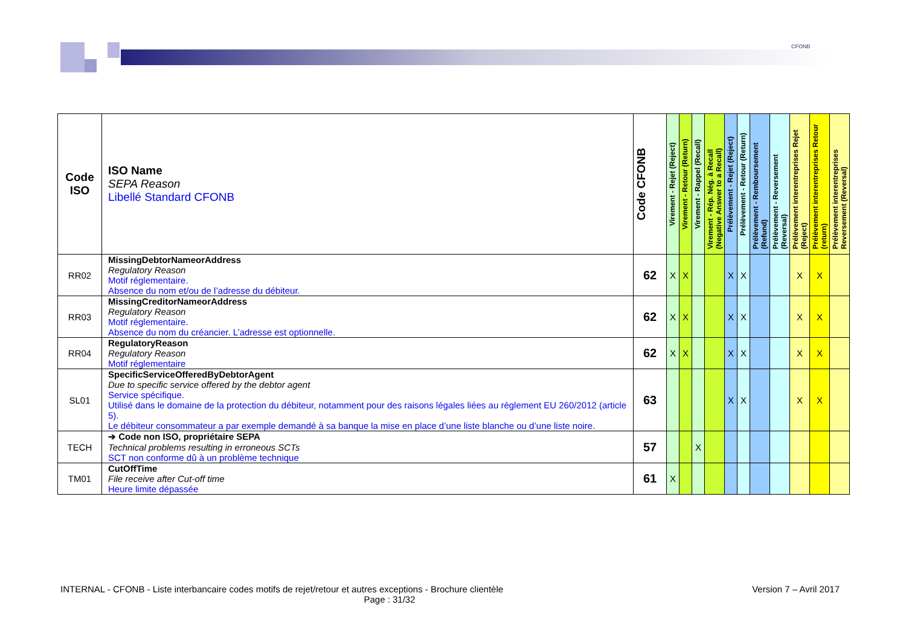CFONB
| Code ISO | ISO Name SEPA Reason Libellé Standard CFONB | Code CFONB | Virement - Rejet (Reject) | Virement - Retour (Return) | Virement - Rappel (Recall) | Virement - Rép. Nég. à Recall (Negative Answer to a Recall) | Prélèvement - Rejet (Reject) | Prélèvement - Retour (Return) | Prélèvement - Remboursement (Refund) | Prélèvement - Reversement (Reversal) | Prélèvement interentreprises Rejet (Reject) | Prélèvement interentreprises Retour (return) | Prélèvement interentreprises Reversement (Reversal) |
| --- | --- | --- | --- | --- | --- | --- | --- | --- | --- | --- | --- | --- | --- |
| RR02 | MissingDebtorNameorAddress Regulatory Reason Motif réglementaire. Absence du nom et/ou de l’adresse du débiteur. | 62 | X | X | | | X | X | | | X | X | |
| RR03 | MissingCreditorNameorAddress Regulatory Reason Motif réglementaire. Absence du nom du créancier. L’adresse est optionnelle. | 62 | X | X | | | X | X | | | X | X | |
| RR04 | RegulatoryReason Regulatory Reason Motif réglementaire | 62 | X | X | | | X | X | | | X | X | |
| SL01 | SpecificServiceOfferedByDebtorAgent Due to specific service offered by the debtor agent Service spécifique. Utilisé dans le domaine de la protection du débiteur, notamment pour des raisons légales liées au règlement EU 260/2012 (article 5). Le débiteur consommateur a par exemple demandé à sa banque la mise en place d’une liste blanche ou d’une liste noire. | 63 | | | | | X | X | | | X | X | |
| TECH | ➔ Code non ISO, propriétaire SEPA Technical problems resulting in erroneous SCTs SCT non conforme dû à un problème technique | 57 | | | X | | | | | | | | |
| TM01 | CutOffTime File receive after Cut-off time Heure limite dépassée | 61 | X | | | | | | | | | | |
INTERNAL - CFONB - Liste interbancaire codes motifs de rejet/retour et autres exceptions - Brochure clientèle Version 7 – Avril 2017
Page : 31/32